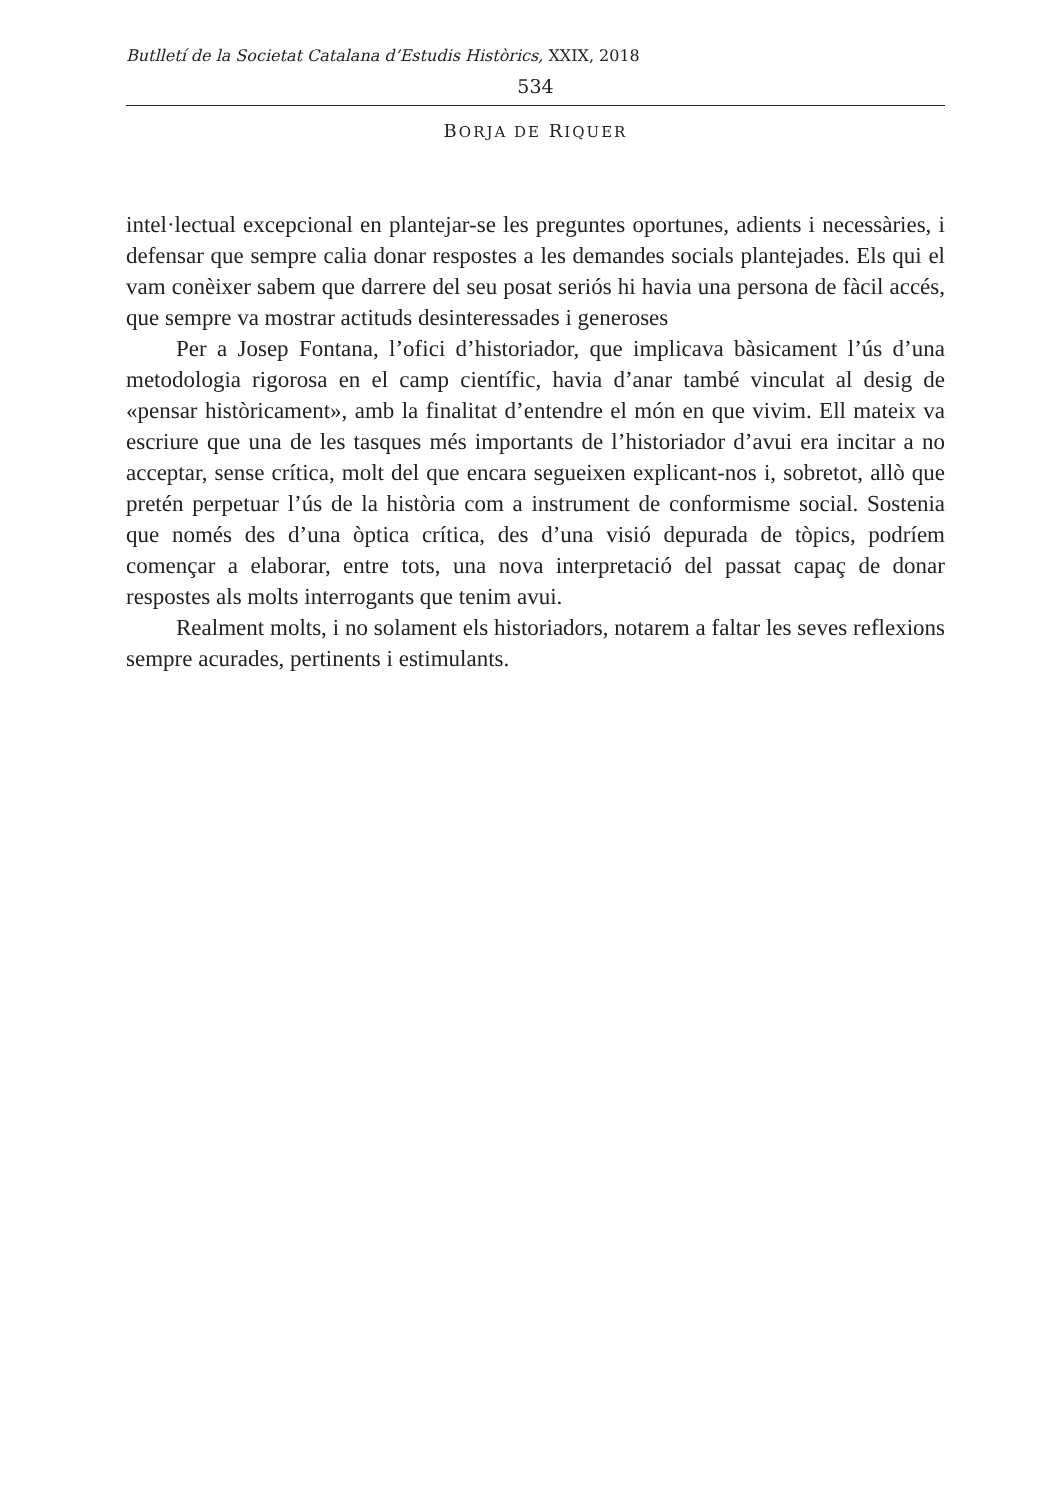Butlletí de la Societat Catalana d’Estudis Històrics, XXIX, 2018
534
BORJA DE RIQUER
intel·lectual excepcional en plantejar-se les preguntes oportunes, adients i necessàries, i defensar que sempre calia donar respostes a les demandes socials plantejades. Els qui el vam conèixer sabem que darrere del seu posat seriós hi havia una persona de fàcil accés, que sempre va mostrar actituds desinteressades i generoses
Per a Josep Fontana, l’ofici d’historiador, que implicava bàsicament l’ús d’una metodologia rigorosa en el camp científic, havia d’anar també vinculat al desig de «pensar històricament», amb la finalitat d’entendre el món en que vivim. Ell mateix va escriure que una de les tasques més importants de l’historiador d’avui era incitar a no acceptar, sense crítica, molt del que encara segueixen explicant-nos i, sobretot, allò que pretén perpetuar l’ús de la història com a instrument de conformisme social. Sostenia que només des d’una òptica crítica, des d’una visió depurada de tòpics, podríem començar a elaborar, entre tots, una nova interpretació del passat capaç de donar respostes als molts interrogants que tenim avui.
Realment molts, i no solament els historiadors, notarem a faltar les seves reflexions sempre acurades, pertinents i estimulants.